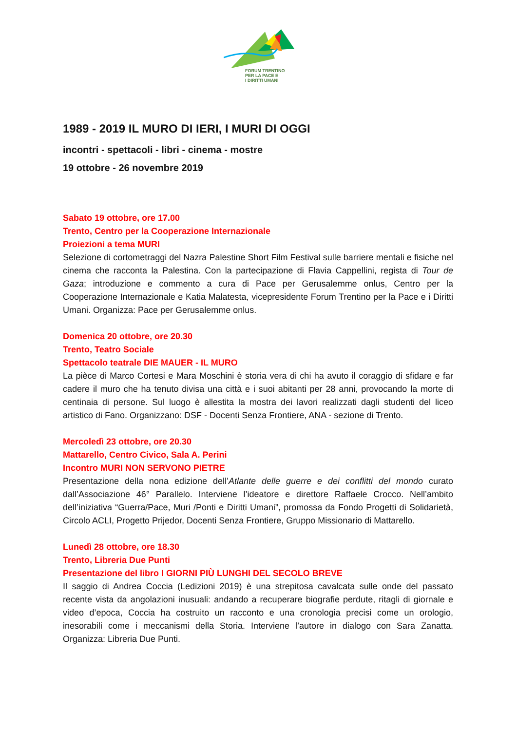FORUM TRENTINO
PER LA PACE E
I DIRITTI UMANI
1989 - 2019 IL MURO DI IERI, I MURI DI OGGI
incontri - spettacoli - libri - cinema - mostre
19 ottobre - 26 novembre 2019
Sabato 19 ottobre, ore 17.00
Trento, Centro per la Cooperazione Internazionale
Proiezioni a tema MURI
Selezione di cortometraggi del Nazra Palestine Short Film Festival sulle barriere mentali e fisiche nel cinema che racconta la Palestina. Con la partecipazione di Flavia Cappellini, regista di Tour de Gaza; introduzione e commento a cura di Pace per Gerusalemme onlus, Centro per la Cooperazione Internazionale e Katia Malatesta, vicepresidente Forum Trentino per la Pace e i Diritti Umani. Organizza: Pace per Gerusalemme onlus.
Domenica 20 ottobre, ore 20.30
Trento, Teatro Sociale
Spettacolo teatrale DIE MAUER - IL MURO
La pièce di Marco Cortesi e Mara Moschini è storia vera di chi ha avuto il coraggio di sfidare e far cadere il muro che ha tenuto divisa una città e i suoi abitanti per 28 anni, provocando la morte di centinaia di persone. Sul luogo è allestita la mostra dei lavori realizzati dagli studenti del liceo artistico di Fano. Organizzano: DSF - Docenti Senza Frontiere, ANA - sezione di Trento.
Mercoledì 23 ottobre, ore 20.30
Mattarello, Centro Civico, Sala A. Perini
Incontro MURI NON SERVONO PIETRE
Presentazione della nona edizione dell’Atlante delle guerre e dei conflitti del mondo curato dall’Associazione 46° Parallelo. Interviene l’ideatore e direttore Raffaele Crocco. Nell’ambito dell’iniziativa “Guerra/Pace, Muri /Ponti e Diritti Umani”, promossa da Fondo Progetti di Solidarietà, Circolo ACLI, Progetto Prijedor, Docenti Senza Frontiere, Gruppo Missionario di Mattarello.
Lunedì 28 ottobre, ore 18.30
Trento, Libreria Due Punti
Presentazione del libro I GIORNI PIÙ LUNGHI DEL SECOLO BREVE
Il saggio di Andrea Coccia (Ledizioni 2019) è una strepitosa cavalcata sulle onde del passato recente vista da angolazioni inusuali: andando a recuperare biografie perdute, ritagli di giornale e video d’epoca, Coccia ha costruito un racconto e una cronologia precisi come un orologio, inesorabili come i meccanismi della Storia. Interviene l’autore in dialogo con Sara Zanatta. Organizza: Libreria Due Punti.